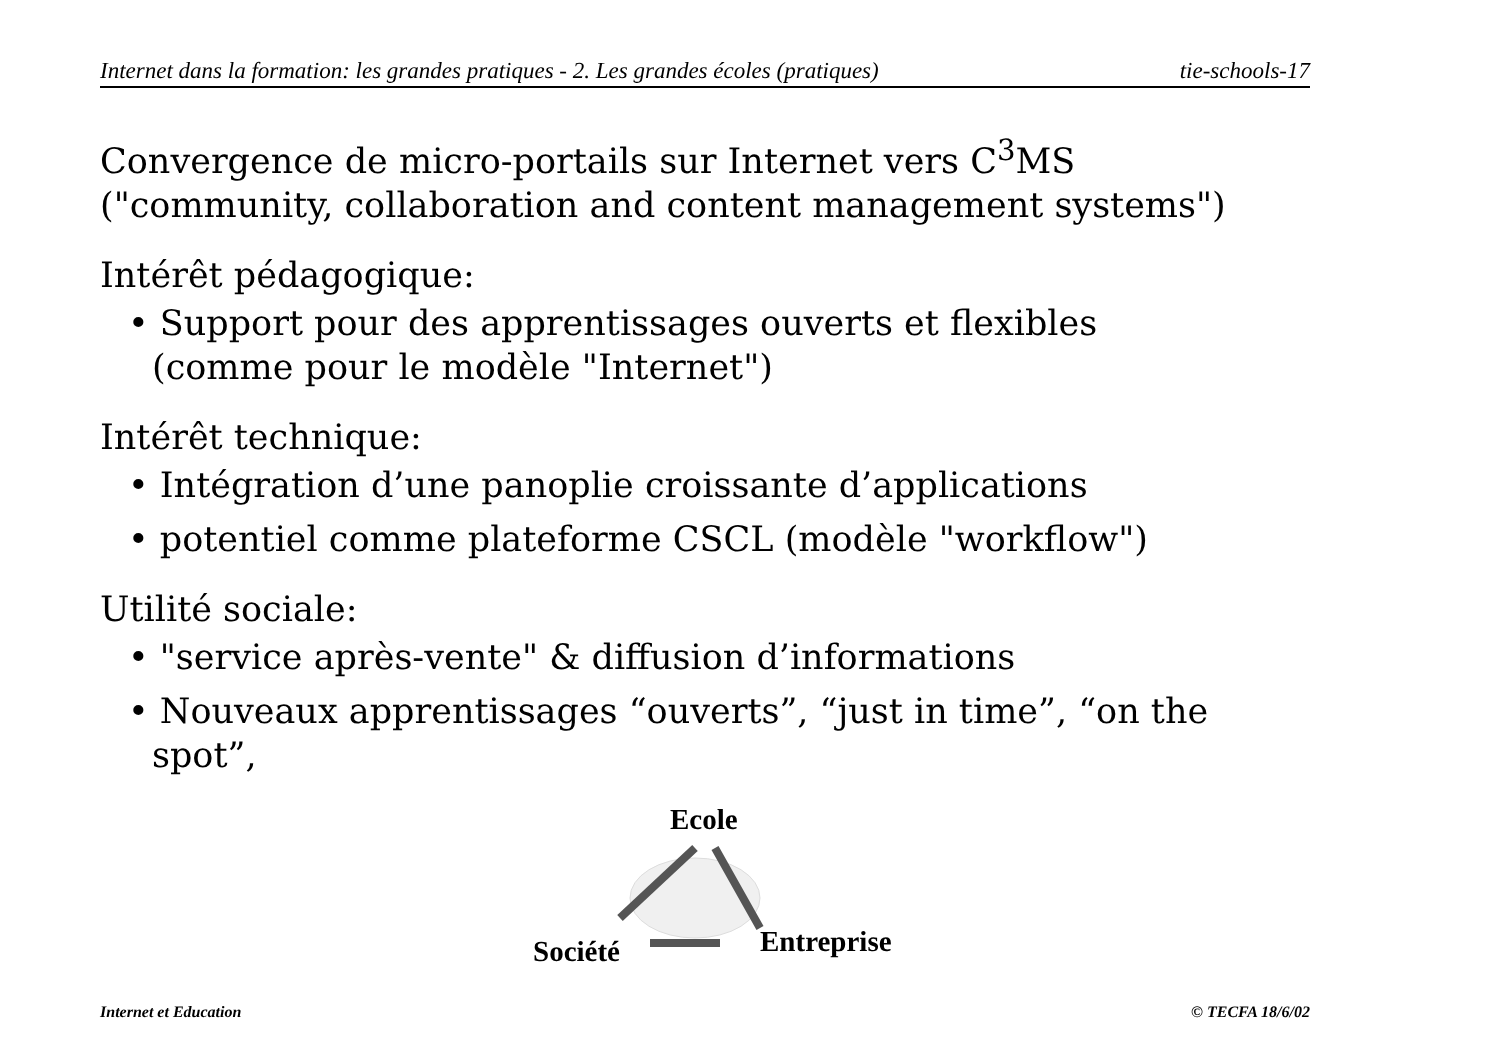Internet dans la formation: les grandes pratiques - 2. Les grandes écoles (pratiques) tie-schools-17
Convergence de micro-portails sur Internet vers C<sup>3</sup>MS
("community, collaboration and content management systems")
Intérêt pédagogique:
• Support pour des apprentissages ouverts et flexibles
(comme pour le modèle "Internet")
Intérêt technique:
• Intégration d’une panoplie croissante d’applications
• potentiel comme plateforme CSCL (modèle "workflow")
Utilité sociale:
• "service après-vente" & diffusion d’informations
• Nouveaux apprentissages “ouverts”, “just in time”, “on the spot”,
Ecole
Société Entreprise
Internet et Education © TECFA 18/6/02